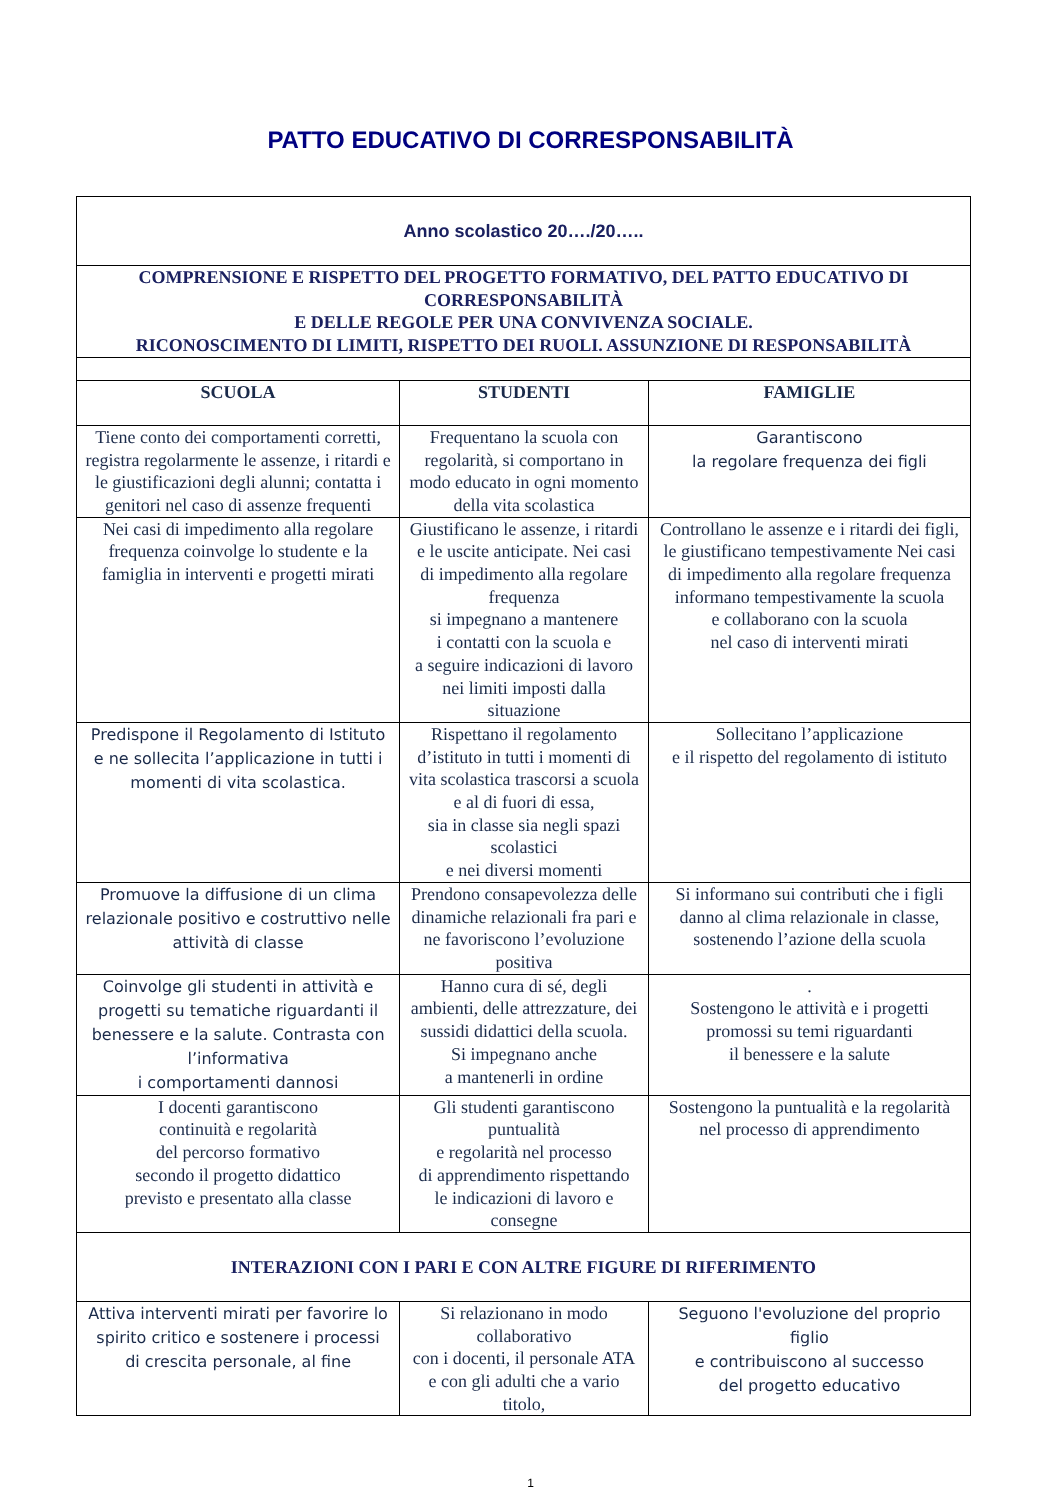PATTO EDUCATIVO DI CORRESPONSABILITÀ
| Anno scolastico 20…./20….. | | |
| COMPRENSIONE E RISPETTO DEL PROGETTO FORMATIVO, DEL PATTO EDUCATIVO DI CORRESPONSABILITÀ E DELLE REGOLE PER UNA CONVIVENZA SOCIALE. RICONOSCIMENTO DI LIMITI, RISPETTO DEI RUOLI. ASSUNZIONE DI RESPONSABILITÀ | | |
| SCUOLA | STUDENTI | FAMIGLIE |
| Tiene conto dei comportamenti corretti, registra regolarmente le assenze, i ritardi e le giustificazioni degli alunni; contatta i genitori nel caso di assenze frequenti | Frequentano la scuola con regolarità, si comportano in modo educato in ogni momento della vita scolastica | Garantiscono la regolare frequenza dei figli |
| Nei casi di impedimento alla regolare frequenza coinvolge lo studente e la famiglia in interventi e progetti mirati | Giustificano le assenze, i ritardi e le uscite anticipate. Nei casi di impedimento alla regolare frequenza si impegnano a mantenere i contatti con la scuola e a seguire indicazioni di lavoro nei limiti imposti dalla situazione | Controllano le assenze e i ritardi dei figli, le giustificano tempestivamente Nei casi di impedimento alla regolare frequenza informano tempestivamente la scuola e collaborano con la scuola nel caso di interventi mirati |
| Predispone il Regolamento di Istituto e ne sollecita l’applicazione in tutti i momenti di vita scolastica. | Rispettano il regolamento d’istituto in tutti i momenti di vita scolastica trascorsi a scuola e al di fuori di essa, sia in classe sia negli spazi scolastici e nei diversi momenti | Sollecitano l’applicazione e il rispetto del regolamento di istituto |
| Promuove la diffusione di un clima relazionale positivo e costruttivo nelle attività di classe | Prendono consapevolezza delle dinamiche relazionali fra pari e ne favoriscono l’evoluzione positiva | Si informano sui contributi che i figli danno al clima relazionale in classe, sostenendo l’azione della scuola |
| Coinvolge gli studenti in attività e progetti su tematiche riguardanti il benessere e la salute. Contrasta con l’informativa i comportamenti dannosi | Hanno cura di sé, degli ambienti, delle attrezzature, dei sussidi didattici della scuola. Si impegnano anche a mantenerli in ordine | . Sostengono le attività e i progetti promossi su temi riguardanti il benessere e la salute |
| I docenti garantiscono continuità e regolarità del percorso formativo secondo il progetto didattico previsto e presentato alla classe | Gli studenti garantiscono puntualità e regolarità nel processo di apprendimento rispettando le indicazioni di lavoro e consegne | Sostengono la puntualità e la regolarità nel processo di apprendimento |
| INTERAZIONI CON I PARI E CON ALTRE FIGURE DI RIFERIMENTO | | |
| Attiva interventi mirati per favorire lo spirito critico e sostenere i processi di crescita personale, al fine | Si relazionano in modo collaborativo con i docenti, il personale ATA e con gli adulti che a vario titolo, | Seguono l'evoluzione del proprio figlio e contribuiscono al successo del progetto educativo |
1